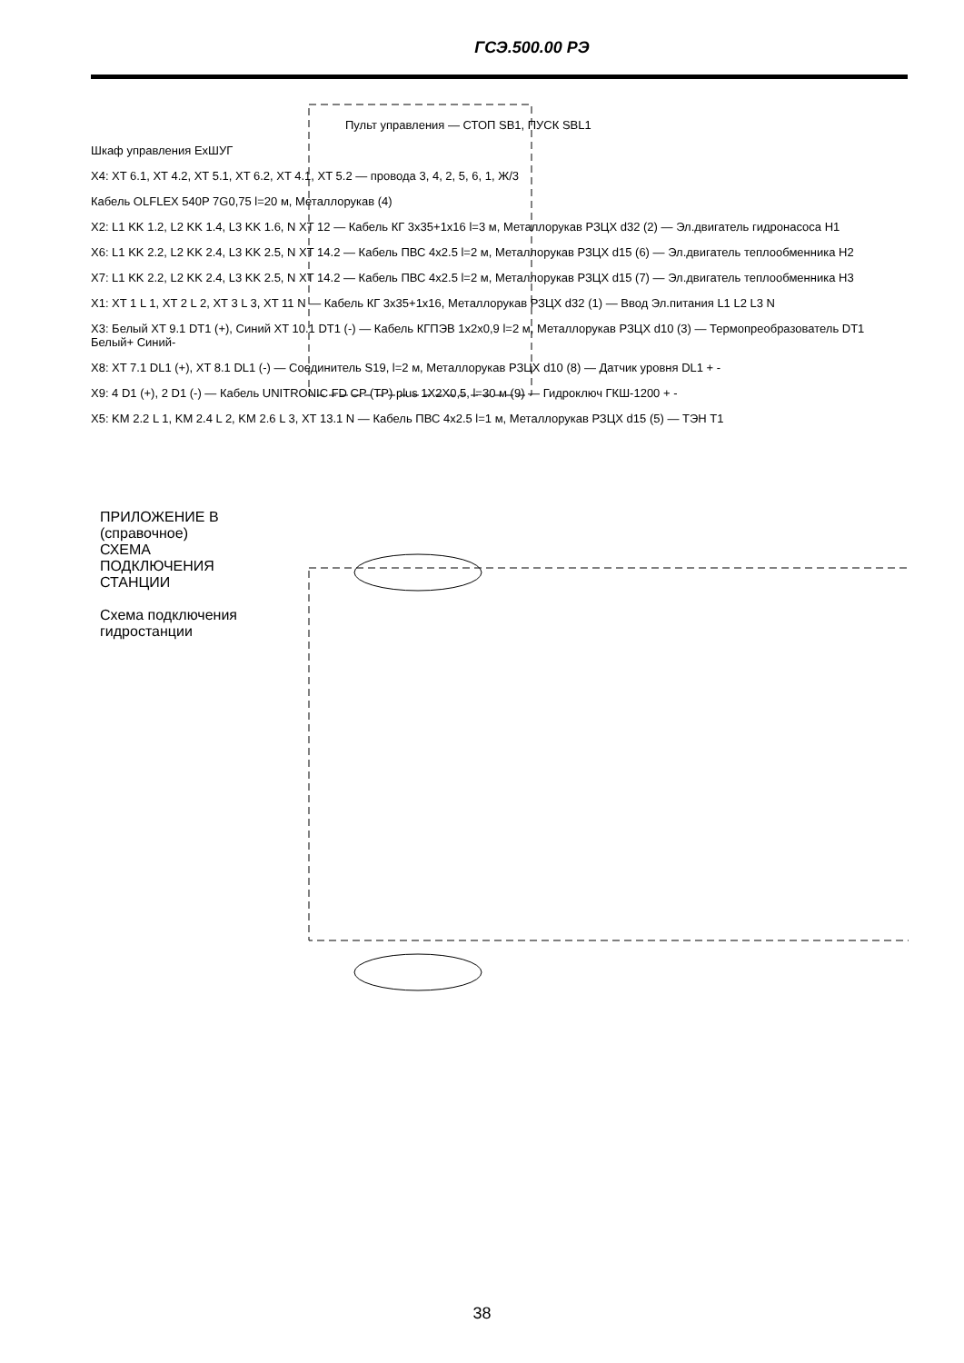ГСЭ.500.00 РЭ
ПРИЛОЖЕНИЕ В (справочное)
СХЕМА ПОДКЛЮЧЕНИЯ СТАНЦИИ
Схема подключения гидростанции
Пульт управления — СТОП SB1, ПУСК SBL1
Шкаф управления ExШУГ
X4: XT 6.1, XT 4.2, XT 5.1, XT 6.2, XT 4.1, XT 5.2 — провода 3, 4, 2, 5, 6, 1, Ж/3
Кабель OLFLEX 540P 7G0,75 l=20 м, Металлорукав (4)
X2: L1 KK 1.2, L2 KK 1.4, L3 KK 1.6, N XT 12 — Кабель КГ 3x35+1x16 l=3 м, Металлорукав РЗЦХ d32 (2) — Эл.двигатель гидронасоса Н1
X6: L1 KK 2.2, L2 KK 2.4, L3 KK 2.5, N XT 14.2 — Кабель ПВС 4x2.5 l=2 м, Металлорукав РЗЦХ d15 (6) — Эл.двигатель теплообменника Н2
X7: L1 KK 2.2, L2 KK 2.4, L3 KK 2.5, N XT 14.2 — Кабель ПВС 4x2.5 l=2 м, Металлорукав РЗЦХ d15 (7) — Эл.двигатель теплообменника Н3
X1: XT 1 L 1, XT 2 L 2, XT 3 L 3, XT 11 N — Кабель КГ 3x35+1x16, Металлорукав РЗЦХ d32 (1) — Ввод Эл.питания L1 L2 L3 N
X3: Белый XT 9.1 DT1 (+), Синий XT 10.1 DT1 (-) — Кабель КГПЭВ 1x2x0,9 l=2 м, Металлорукав РЗЦХ d10 (3) — Термопреобразователь DT1 Белый+ Синий-
X8: XT 7.1 DL1 (+), XT 8.1 DL1 (-) — Соединитель S19, l=2 м, Металлорукав РЗЦХ d10 (8) — Датчик уровня DL1 + -
X9: 4 D1 (+), 2 D1 (-) — Кабель UNITRONIC FD CP (TP) plus 1X2X0,5, l=30 м (9) — Гидроключ ГКШ-1200 + -
X5: KM 2.2 L 1, KM 2.4 L 2, KM 2.6 L 3, XT 13.1 N — Кабель ПВС 4x2.5 l=1 м, Металлорукав РЗЦХ d15 (5) — ТЭН Т1
38